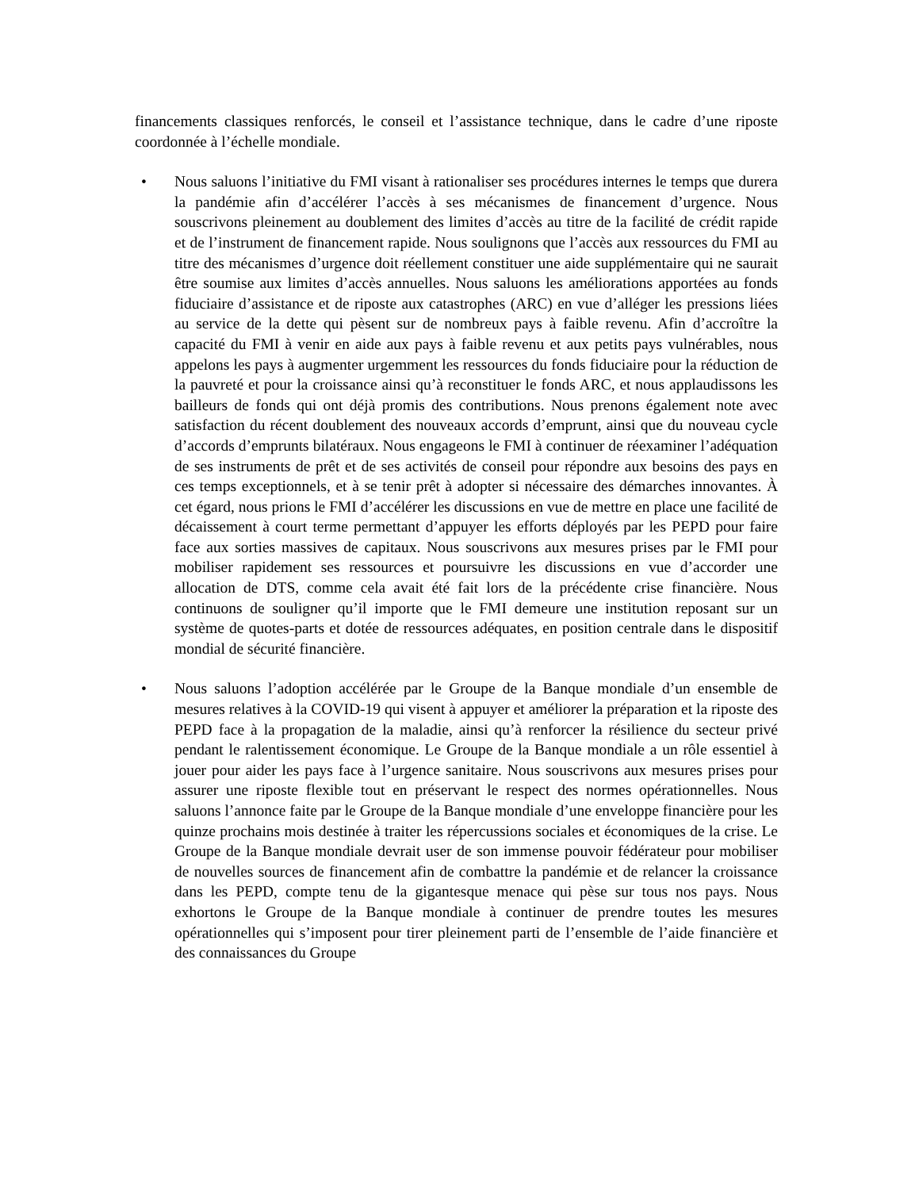financements classiques renforcés, le conseil et l’assistance technique, dans le cadre d’une riposte coordonnée à l’échelle mondiale.
• Nous saluons l’initiative du FMI visant à rationaliser ses procédures internes le temps que durera la pandémie afin d’accélérer l’accès à ses mécanismes de financement d’urgence. Nous souscrivons pleinement au doublement des limites d’accès au titre de la facilité de crédit rapide et de l’instrument de financement rapide. Nous soulignons que l’accès aux ressources du FMI au titre des mécanismes d’urgence doit réellement constituer une aide supplémentaire qui ne saurait être soumise aux limites d’accès annuelles. Nous saluons les améliorations apportées au fonds fiduciaire d’assistance et de riposte aux catastrophes (ARC) en vue d’alléger les pressions liées au service de la dette qui pèsent sur de nombreux pays à faible revenu. Afin d’accroître la capacité du FMI à venir en aide aux pays à faible revenu et aux petits pays vulnérables, nous appelons les pays à augmenter urgemment les ressources du fonds fiduciaire pour la réduction de la pauvreté et pour la croissance ainsi qu’à reconstituer le fonds ARC, et nous applaudissons les bailleurs de fonds qui ont déjà promis des contributions. Nous prenons également note avec satisfaction du récent doublement des nouveaux accords d’emprunt, ainsi que du nouveau cycle d’accords d’emprunts bilatéraux. Nous engageons le FMI à continuer de réexaminer l’adéquation de ses instruments de prêt et de ses activités de conseil pour répondre aux besoins des pays en ces temps exceptionnels, et à se tenir prêt à adopter si nécessaire des démarches innovantes. À cet égard, nous prions le FMI d’accélérer les discussions en vue de mettre en place une facilité de décaissement à court terme permettant d’appuyer les efforts déployés par les PEPD pour faire face aux sorties massives de capitaux. Nous souscrivons aux mesures prises par le FMI pour mobiliser rapidement ses ressources et poursuivre les discussions en vue d’accorder une allocation de DTS, comme cela avait été fait lors de la précédente crise financière. Nous continuons de souligner qu’il importe que le FMI demeure une institution reposant sur un système de quotes-parts et dotée de ressources adéquates, en position centrale dans le dispositif mondial de sécurité financière.
• Nous saluons l’adoption accélérée par le Groupe de la Banque mondiale d’un ensemble de mesures relatives à la COVID-19 qui visent à appuyer et améliorer la préparation et la riposte des PEPD face à la propagation de la maladie, ainsi qu’à renforcer la résilience du secteur privé pendant le ralentissement économique. Le Groupe de la Banque mondiale a un rôle essentiel à jouer pour aider les pays face à l’urgence sanitaire. Nous souscrivons aux mesures prises pour assurer une riposte flexible tout en préservant le respect des normes opérationnelles. Nous saluons l’annonce faite par le Groupe de la Banque mondiale d’une enveloppe financière pour les quinze prochains mois destinée à traiter les répercussions sociales et économiques de la crise. Le Groupe de la Banque mondiale devrait user de son immense pouvoir fédérateur pour mobiliser de nouvelles sources de financement afin de combattre la pandémie et de relancer la croissance dans les PEPD, compte tenu de la gigantesque menace qui pèse sur tous nos pays. Nous exhortons le Groupe de la Banque mondiale à continuer de prendre toutes les mesures opérationnelles qui s’imposent pour tirer pleinement parti de l’ensemble de l’aide financière et des connaissances du Groupe